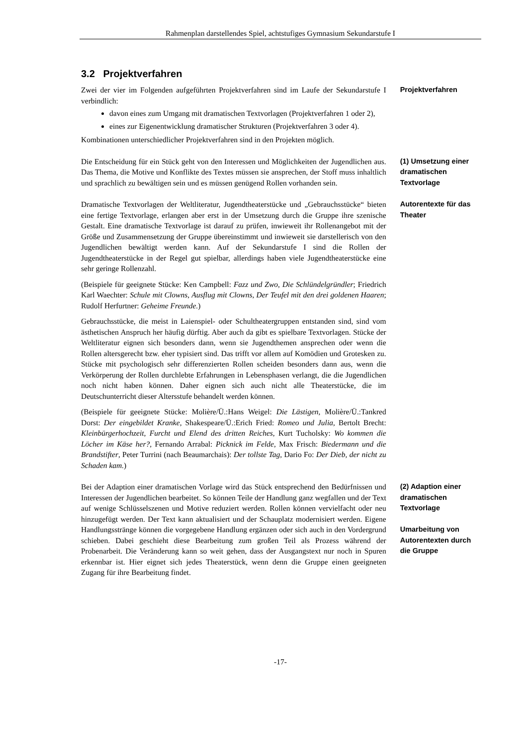Rahmenplan darstellendes Spiel, achtstufiges Gymnasium Sekundarstufe I
3.2 Projektverfahren
Zwei der vier im Folgenden aufgeführten Projektverfahren sind im Laufe der Sekundarstufe I verbindlich:
davon eines zum Umgang mit dramatischen Textvorlagen (Projektverfahren 1 oder 2),
eines zur Eigenentwicklung dramatischer Strukturen (Projektverfahren 3 oder 4).
Kombinationen unterschiedlicher Projektverfahren sind in den Projekten möglich.
Projektverfahren
Die Entscheidung für ein Stück geht von den Interessen und Möglichkeiten der Jugendlichen aus. Das Thema, die Motive und Konflikte des Textes müssen sie ansprechen, der Stoff muss inhaltlich und sprachlich zu bewältigen sein und es müssen genügend Rollen vorhanden sein.
(1) Umsetzung einer dramatischen Textvorlage
Dramatische Textvorlagen der Weltliteratur, Jugendtheaterstücke und „Gebrauchsstücke“ bieten eine fertige Textvorlage, erlangen aber erst in der Umsetzung durch die Gruppe ihre szenische Gestalt. Eine dramatische Textvorlage ist darauf zu prüfen, inwieweit ihr Rollenangebot mit der Größe und Zusammensetzung der Gruppe übereinstimmt und inwieweit sie darstellerisch von den Jugendlichen bewältigt werden kann. Auf der Sekundarstufe I sind die Rollen der Jugendtheaterstücke in der Regel gut spielbar, allerdings haben viele Jugendtheaterstücke eine sehr geringe Rollenzahl.
(Beispiele für geeignete Stücke: Ken Campbell: Fazz und Zwo, Die Schlündelgründler; Friedrich Karl Waechter: Schule mit Clowns, Ausflug mit Clowns, Der Teufel mit den drei goldenen Haaren; Rudolf Herfurtner: Geheime Freunde.)
Gebrauchsstücke, die meist in Laienspiel- oder Schultheatergruppen entstanden sind, sind vom ästhetischen Anspruch her häufig dürftig. Aber auch da gibt es spielbare Textvorlagen. Stücke der Weltliteratur eignen sich besonders dann, wenn sie Jugendthemen ansprechen oder wenn die Rollen altersgerecht bzw. eher typisiert sind. Das trifft vor allem auf Komödien und Grotesken zu. Stücke mit psychologisch sehr differenzierten Rollen scheiden besonders dann aus, wenn die Verkörperung der Rollen durchlebte Erfahrungen in Lebensphasen verlangt, die die Jugendlichen noch nicht haben können. Daher eignen sich auch nicht alle Theaterstücke, die im Deutschunterricht dieser Altersstufe behandelt werden können.
(Beispiele für geeignete Stücke: Molière/Ü.:Hans Weigel: Die Lästigen, Molière/Ü.:Tankred Dorst: Der eingebildet Kranke, Shakespeare/Ü.:Erich Fried: Romeo und Julia, Bertolt Brecht: Kleinbürgerhochzeit, Furcht und Elend des dritten Reiches, Kurt Tucholsky: Wo kommen die Löcher im Käse her?, Fernando Arrabal: Picknick im Felde, Max Frisch: Biedermann und die Brandstifter, Peter Turrini (nach Beaumarchais): Der tollste Tag, Dario Fo: Der Dieb, der nicht zu Schaden kam.)
Autorentexte für das Theater
Bei der Adaption einer dramatischen Vorlage wird das Stück entsprechend den Bedürfnissen und Interessen der Jugendlichen bearbeitet. So können Teile der Handlung ganz wegfallen und der Text auf wenige Schlüsselszenen und Motive reduziert werden. Rollen können vervielfacht oder neu hinzugefügt werden. Der Text kann aktualisiert und der Schauplatz modernisiert werden. Eigene Handlungsstränge können die vorgegebene Handlung ergänzen oder sich auch in den Vordergrund schieben. Dabei geschieht diese Bearbeitung zum großen Teil als Prozess während der Probenarbeit. Die Veränderung kann so weit gehen, dass der Ausgangstext nur noch in Spuren erkennbar ist. Hier eignet sich jedes Theaterstück, wenn denn die Gruppe einen geeigneten Zugang für ihre Bearbeitung findet.
(2) Adaption einer dramatischen Textvorlage
Umarbeitung von Autorentexten durch die Gruppe
-17-